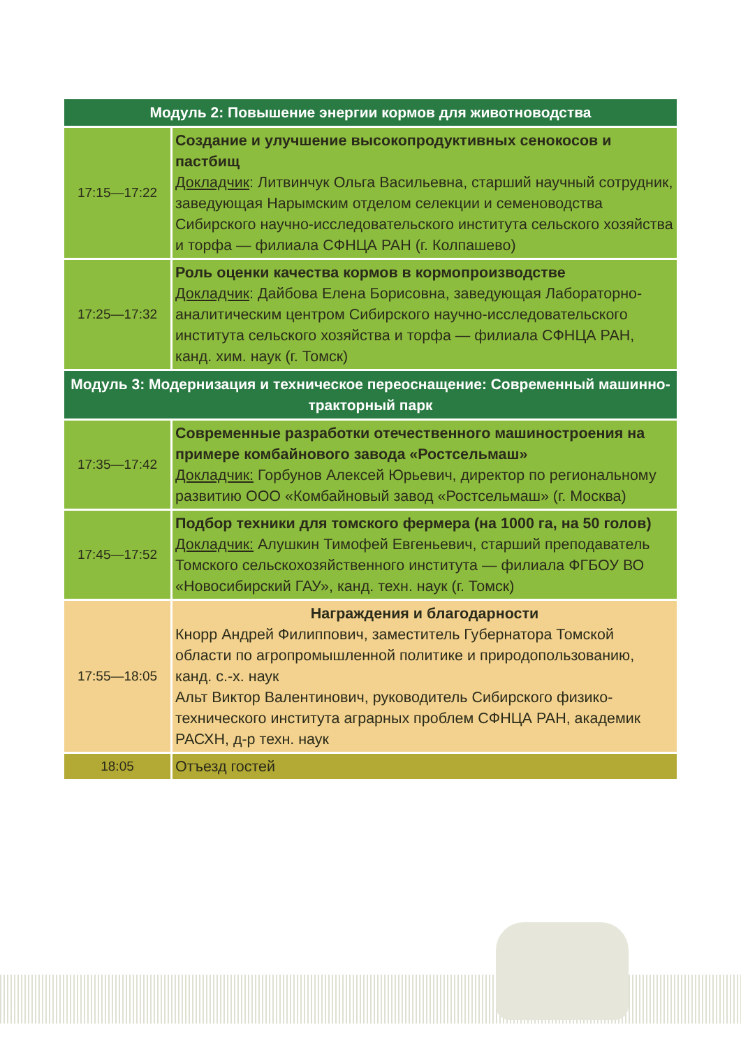| Модуль 2: Повышение энергии кормов для животноводства | |
| --- | --- |
| 17:15—17:22 | Создание и улучшение высокопродуктивных сенокосов и пастбищ Докладчик : Литвинчук Ольга Васильевна, старший научный сотрудник, заведующая Нарымским отделом селекции и семеноводства Сибирского научно-исследовательского института сельского хозяйства и торфа — филиала СФНЦА РАН (г. Колпашево) |
| 17:25—17:32 | Роль оценки качества кормов в кормопроизводстве Докладчик : Дайбова Елена Борисовна, заведующая Лабораторно-аналитическим центром Сибирского научно-исследовательского института сельского хозяйства и торфа — филиала СФНЦА РАН, канд. хим. наук (г. Томск) |
| Модуль 3: Модернизация и техническое переоснащение: Современный машинно-тракторный парк | |
| 17:35—17:42 | Современные разработки отечественного машиностроения на примере комбайнового завода «Ростсельмаш» Докладчик: Горбунов Алексей Юрьевич, директор по региональному развитию ООО «Комбайновый завод «Ростсельмаш» (г. Москва) |
| 17:45—17:52 | Подбор техники для томского фермера (на 1000 га, на 50 голов) Докладчик: Алушкин Тимофей Евгеньевич, старший преподаватель Томского сельскохозяйственного института — филиала ФГБОУ ВО «Новосибирский ГАУ», канд. техн. наук (г. Томск) |
| 17:55—18:05 | Награждения и благодарности Кнорр Андрей Филиппович, заместитель Губернатора Томской области по агропромышленной политике и природопользованию, канд. с.-х. наук Альт Виктор Валентинович, руководитель Сибирского физико-технического института аграрных проблем СФНЦА РАН, академик РАСХН, д-р техн. наук |
| 18:05 | Отъезд гостей |